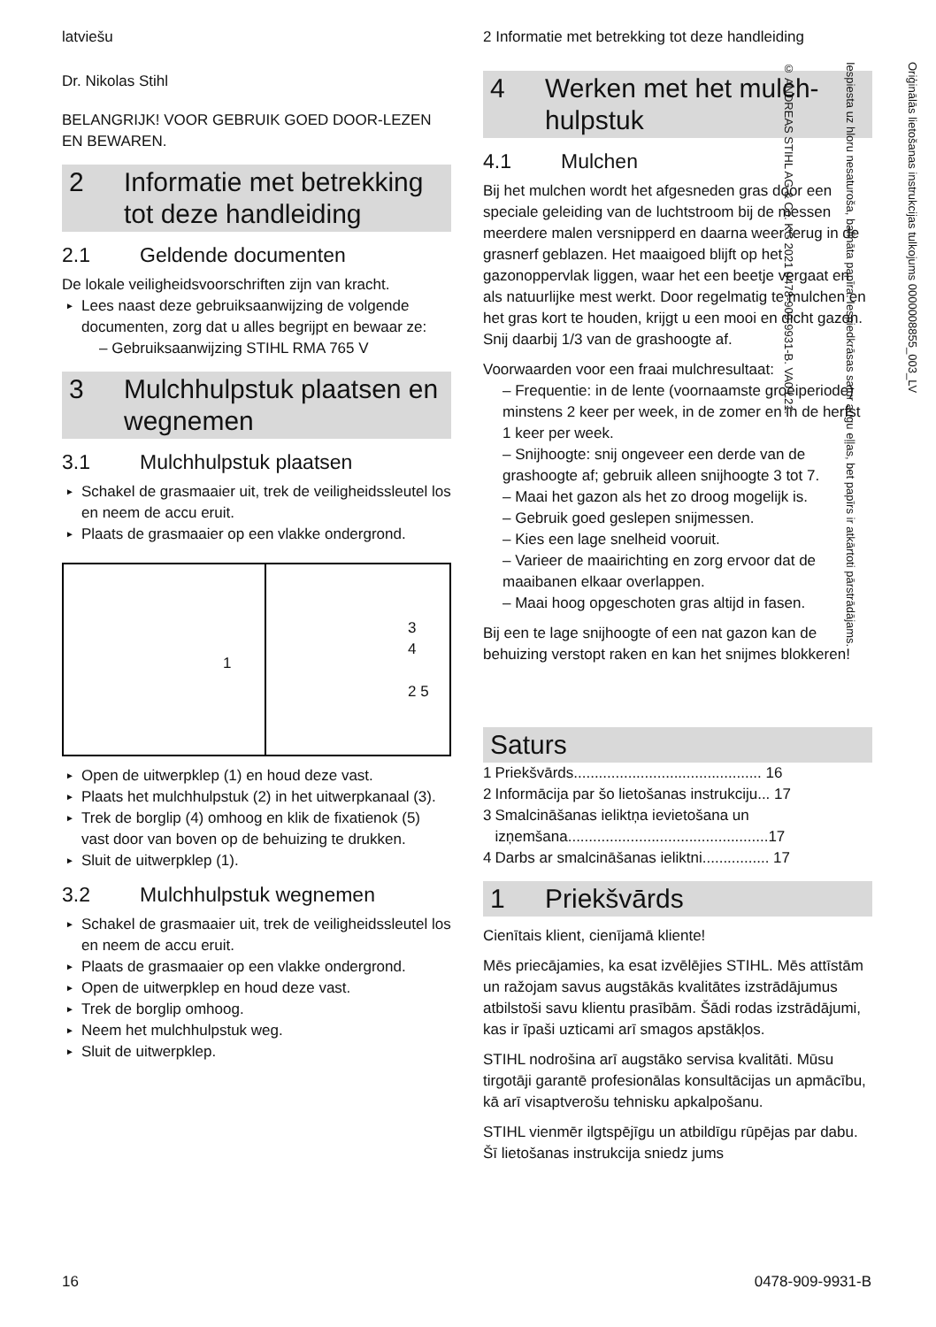latviešu
Dr. Nikolas Stihl
BELANGRIJK! VOOR GEBRUIK GOED DOOR-LEZEN EN BEWAREN.
2 Informatie met betrekking tot deze handleiding
2.1 Geldende documenten
De lokale veiligheidsvoorschriften zijn van kracht.
Lees naast deze gebruiksaanwijzing de volgende documenten, zorg dat u alles begrijpt en bewaar ze:
– Gebruiksaanwijzing STIHL RMA 765 V
3 Mulchhulpstuk plaatsen en wegnemen
3.1 Mulchhulpstuk plaatsen
Schakel de grasmaaier uit, trek de veiligheidssleutel los en neem de accu eruit.
Plaats de grasmaaier op een vlakke ondergrond.
1
3
4
2 5
Open de uitwerpklep (1) en houd deze vast.
Plaats het mulchhulpstuk (2) in het uitwerpkanaal (3).
Trek de borglip (4) omhoog en klik de fixatienok (5) vast door van boven op de behuizing te drukken.
Sluit de uitwerpklep (1).
3.2 Mulchhulpstuk wegnemen
Schakel de grasmaaier uit, trek de veiligheidssleutel los en neem de accu eruit.
Plaats de grasmaaier op een vlakke ondergrond.
Open de uitwerpklep en houd deze vast.
Trek de borglip omhoog.
Neem het mulchhulpstuk weg.
Sluit de uitwerpklep.
2 Informatie met betrekking tot deze handleiding
4 Werken met het mulch-hulpstuk
4.1 Mulchen
Bij het mulchen wordt het afgesneden gras door een speciale geleiding van de luchtstroom bij de messen meerdere malen versnipperd en daarna weer terug in de grasnerf geblazen. Het maaigoed blijft op het gazonoppervlak liggen, waar het een beetje vergaat en als natuurlijke mest werkt. Door regelmatig te mulchen en het gras kort te houden, krijgt u een mooi en dicht gazon. Snij daarbij 1/3 van de grashoogte af.
Voorwaarden voor een fraai mulchresultaat:
– Frequentie: in de lente (voornaamste groeiperiode) minstens 2 keer per week, in de zomer en in de herfst 1 keer per week.
– Snijhoogte: snij ongeveer een derde van de grashoogte af; gebruik alleen snijhoogte 3 tot 7.
– Maai het gazon als het zo droog mogelijk is.
– Gebruik goed geslepen snijmessen.
– Kies een lage snelheid vooruit.
– Varieer de maairichting en zorg ervoor dat de maaibanen elkaar overlappen.
– Maai hoog opgeschoten gras altijd in fasen.
Bij een te lage snijhoogte of een nat gazon kan de behuizing verstopt raken en kan het snijmes blokkeren!
Saturs
| 1 | Priekšvārds............................................. 16 |
| 2 | Informācija par šo lietošanas instrukciju... 17 |
| 3 | Smalcināšanas ieliktņa ievietošana un izņemšana................................................17 |
| 4 | Darbs ar smalcināšanas ieliktni................ 17 |
1 Priekšvārds
Cienītais klient, cienījamā kliente!
Mēs priecājamies, ka esat izvēlējies STIHL. Mēs attīstām un ražojam savus augstākās kvalitātes izstrādājumus atbilstoši savu klientu prasībām. Šādi rodas izstrādājumi, kas ir īpaši uzticami arī smagos apstākļos.
STIHL nodrošina arī augstāko servisa kvalitāti. Mūsu tirgotāji garantē profesionālas konsultācijas un apmācību, kā arī visaptverošu tehnisku apkalpošanu.
STIHL vienmēr ilgtspējīgu un atbildīgu rūpējas par dabu. Šī lietošanas instrukcija sniedz jums
Oriģinālās lietošanas instrukcijas tulkojums 0000008855_003_LV
Iespiesta uz hloru nesaturoša, balināta papīra. Iespiedkrāsas satur augu eļļas, bet papīrs ir atkārtoti pārstrādājams.
© ANDREAS STIHL AG & Co. KG 2021 0478-909-9931-B. VA0.L21.
16 0478-909-9931-B